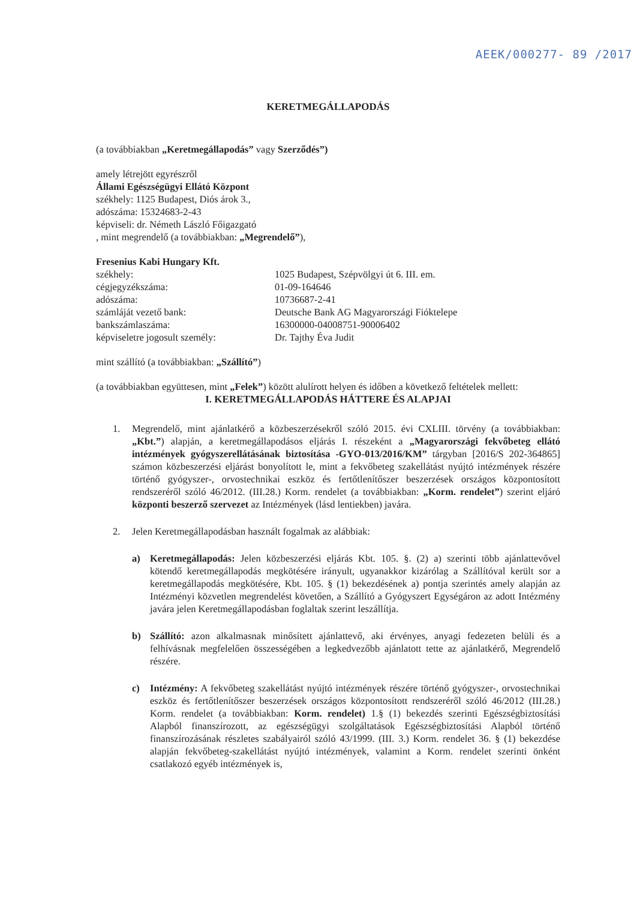AEEK/000277- 89 /2017
KERETMEGÁLLAPODÁS
(a továbbiakban „Keretmegállapodás” vagy Szerződés”)
amely létrejött egyrészről
Állami Egészségügyi Ellátó Központ
székhely: 1125 Budapest, Diós árok 3.,
adószáma: 15324683-2-43
képviseli: dr. Németh László Főigazgató
, mint megrendelő (a továbbiakban: „Megrendelő”),
Fresenius Kabi Hungary Kft.
székhely: 1025 Budapest, Szépvölgyi út 6. III. em. cégjegyzékszáma: 01-09-164646 adószáma: 10736687-2-41 számláját vezető bank: Deutsche Bank AG Magyarországi Fióktelepe bankszámlaszáma: 16300000-04008751-90006402 képviseletre jogosult személy: Dr. Tajthy Éva Judit
mint szállító (a továbbiakban: „Szállító”)
(a továbbiakban együttesen, mint „Felek”) között alulírott helyen és időben a következő feltételek mellett:
I. KERETMEGÁLLAPODÁS HÁTTERE ÉS ALAPJAI
1. Megrendelő, mint ajánlatkérő a közbeszerzésekről szóló 2015. évi CXLIII. törvény (a továbbiakban: „Kbt.”) alapján, a keretmegállapodásos eljárás I. részeként a „Magyarországi fekvőbeteg ellátó intézmények gyógyszerellátásának biztosítása -GYO-013/2016/KM” tárgyban [2016/S 202-364865] számon közbeszerzési eljárást bonyolított le, mint a fekvőbeteg szakellátást nyújtó intézmények részére történő gyógyszer-, orvostechnikai eszköz és fertőtlenítőszer beszerzések országos központosított rendszeréről szóló 46/2012. (III.28.) Korm. rendelet (a továbbiakban: „Korm. rendelet”) szerint eljáró központi beszerző szervezet az Intézmények (lásd lentiekben) javára.
2. Jelen Keretmegállapodásban használt fogalmak az alábbiak:
a) Keretmegállapodás: Jelen közbeszerzési eljárás Kbt. 105. §. (2) a) szerinti több ajánlattevővel kötendő keretmegállapodás megkötésére irányult, ugyanakkor kizárólag a Szállítóval került sor a keretmegállapodás megkötésére, Kbt. 105. § (1) bekezdésének a) pontja szerintés amely alapján az Intézményi közvetlen megrendelést követően, a Szállító a Gyógyszert Egységáron az adott Intézmény javára jelen Keretmegállapodásban foglaltak szerint leszállítja.
b) Szállító: azon alkalmasnak minősített ajánlattevő, aki érvényes, anyagi fedezeten belüli és a felhívásnak megfelelően összességében a legkedvezőbb ajánlatott tette az ajánlatkérő, Megrendelő részére.
c) Intézmény: A fekvőbeteg szakellátást nyújtó intézmények részére történő gyógyszer-, orvostechnikai eszköz és fertőtlenítőszer beszerzések országos központosított rendszeréről szóló 46/2012 (III.28.) Korm. rendelet (a továbbiakban: Korm. rendelet) 1.§ (1) bekezdés szerinti Egészségbiztosítási Alapból finanszírozott, az egészségügyi szolgáltatások Egészségbiztosítási Alapból történő finanszírozásának részletes szabályairól szóló 43/1999. (III. 3.) Korm. rendelet 36. § (1) bekezdése alapján fekvőbeteg-szakellátást nyújtó intézmények, valamint a Korm. rendelet szerinti önként csatlakozó egyéb intézmények is,